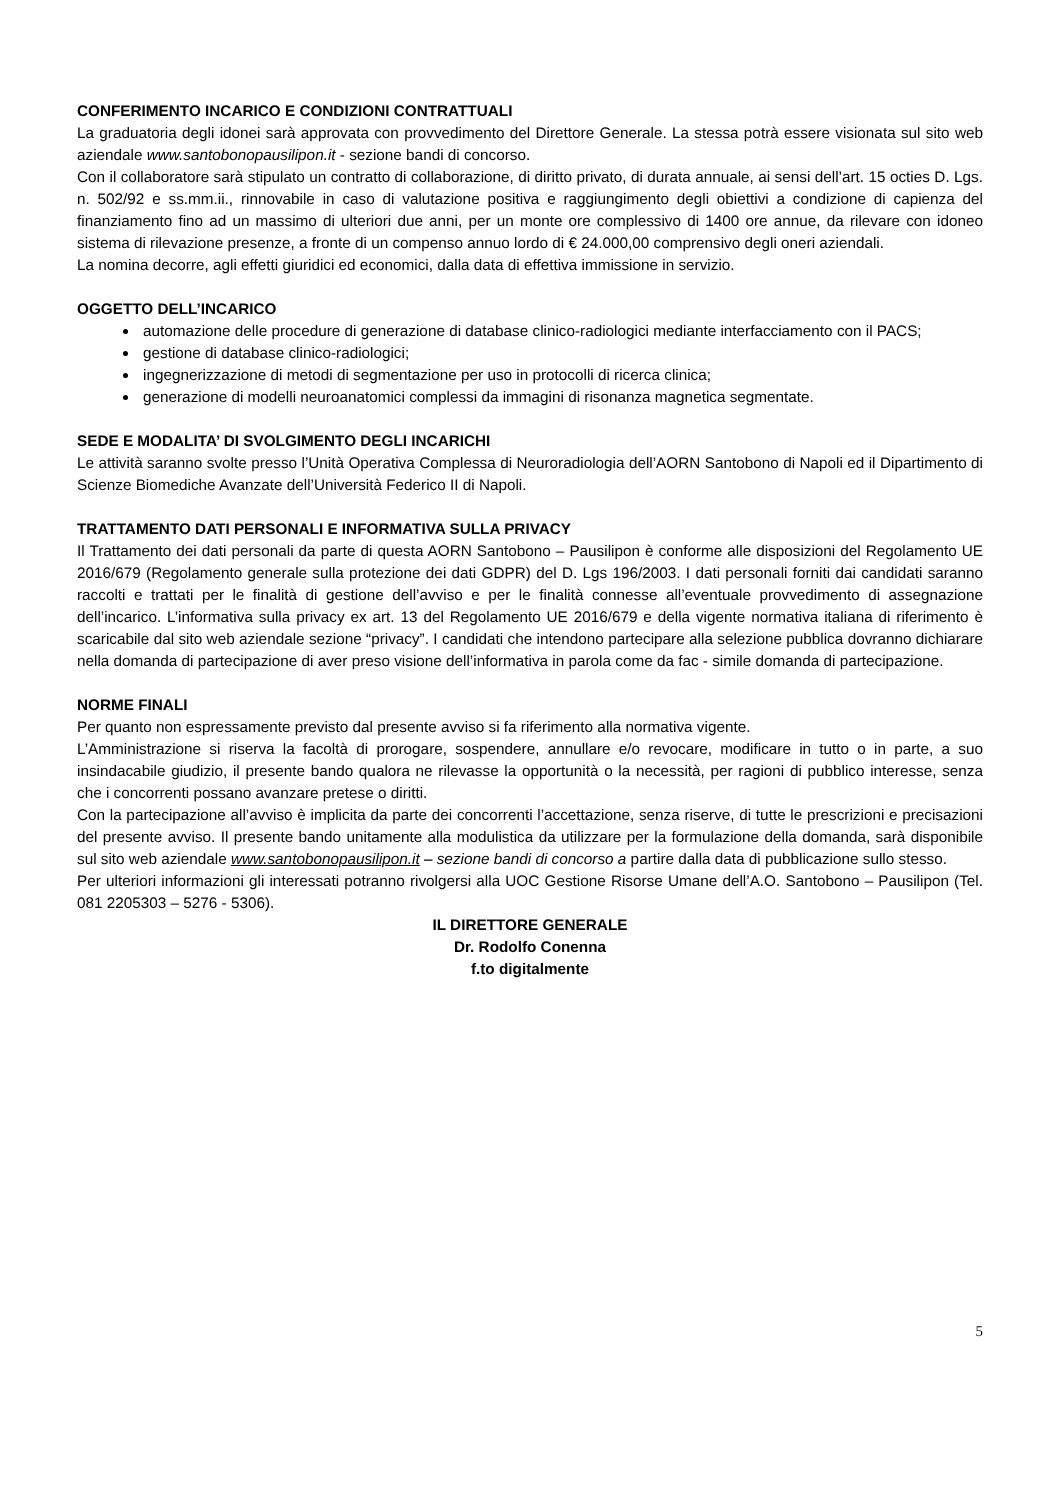CONFERIMENTO INCARICO E CONDIZIONI CONTRATTUALI
La graduatoria degli idonei sarà approvata con provvedimento del Direttore Generale. La stessa potrà essere visionata sul sito web aziendale www.santobonopausilipon.it - sezione bandi di concorso.
Con il collaboratore sarà stipulato un contratto di collaborazione, di diritto privato, di durata annuale, ai sensi dell’art. 15 octies D. Lgs. n. 502/92 e ss.mm.ii., rinnovabile in caso di valutazione positiva e raggiungimento degli obiettivi a condizione di capienza del finanziamento fino ad un massimo di ulteriori due anni, per un monte ore complessivo di 1400 ore annue, da rilevare con idoneo sistema di rilevazione presenze, a fronte di un compenso annuo lordo di € 24.000,00 comprensivo degli oneri aziendali.
La nomina decorre, agli effetti giuridici ed economici, dalla data di effettiva immissione in servizio.
OGGETTO DELL’INCARICO
automazione delle procedure di generazione di database clinico-radiologici mediante interfacciamento con il PACS;
gestione di database clinico-radiologici;
ingegnerizzazione di metodi di segmentazione per uso in protocolli di ricerca clinica;
generazione di modelli neuroanatomici complessi da immagini di risonanza magnetica segmentate.
SEDE E MODALITA’ DI SVOLGIMENTO DEGLI INCARICHI
Le attività saranno svolte presso l’Unità Operativa Complessa di Neuroradiologia dell’AORN Santobono di Napoli ed il Dipartimento di Scienze Biomediche Avanzate dell’Università Federico II di Napoli.
TRATTAMENTO DATI PERSONALI E INFORMATIVA SULLA PRIVACY
Il Trattamento dei dati personali da parte di questa AORN Santobono – Pausilipon è conforme alle disposizioni del Regolamento UE 2016/679 (Regolamento generale sulla protezione dei dati GDPR) del D. Lgs 196/2003. I dati personali forniti dai candidati saranno raccolti e trattati per le finalità di gestione dell’avviso e per le finalità connesse all’eventuale provvedimento di assegnazione dell’incarico. L’informativa sulla privacy ex art. 13 del Regolamento UE 2016/679 e della vigente normativa italiana di riferimento è scaricabile dal sito web aziendale sezione “privacy”. I candidati che intendono partecipare alla selezione pubblica dovranno dichiarare nella domanda di partecipazione di aver preso visione dell’informativa in parola come da fac - simile domanda di partecipazione.
NORME FINALI
Per quanto non espressamente previsto dal presente avviso si fa riferimento alla normativa vigente.
L’Amministrazione si riserva la facoltà di prorogare, sospendere, annullare e/o revocare, modificare in tutto o in parte, a suo insindacabile giudizio, il presente bando qualora ne rilevasse la opportunità o la necessità, per ragioni di pubblico interesse, senza che i concorrenti possano avanzare pretese o diritti.
Con la partecipazione all’avviso è implicita da parte dei concorrenti l’accettazione, senza riserve, di tutte le prescrizioni e precisazioni del presente avviso. Il presente bando unitamente alla modulistica da utilizzare per la formulazione della domanda, sarà disponibile sul sito web aziendale www.santobonopausilipon.it – sezione bandi di concorso a partire dalla data di pubblicazione sullo stesso.
Per ulteriori informazioni gli interessati potranno rivolgersi alla UOC Gestione Risorse Umane dell’A.O. Santobono – Pausilipon (Tel. 081 2205303 – 5276 - 5306).
IL DIRETTORE GENERALE
Dr. Rodolfo Conenna
f.to digitalmente
5